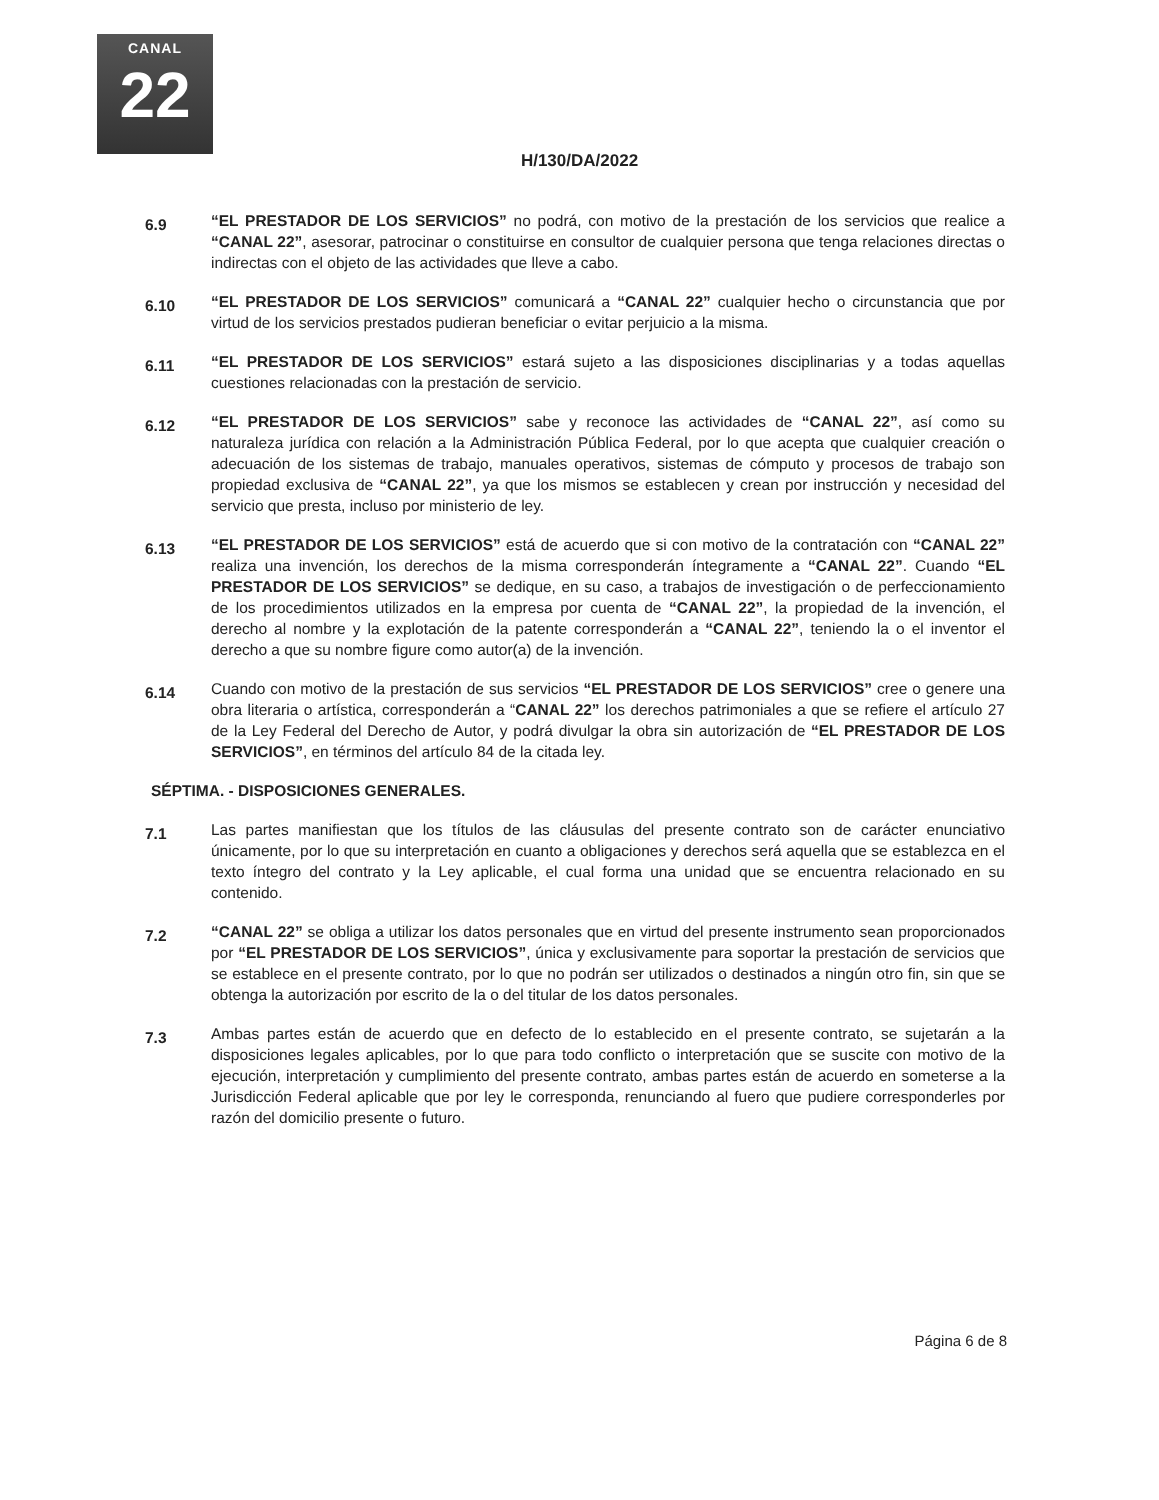CANAL
22
H/130/DA/2022
6.9
“EL PRESTADOR DE LOS SERVICIOS” no podrá, con motivo de la prestación de los servicios que realice a “CANAL 22”, asesorar, patrocinar o constituirse en consultor de cualquier persona que tenga relaciones directas o indirectas con el objeto de las actividades que lleve a cabo.
6.10
“EL PRESTADOR DE LOS SERVICIOS” comunicará a “CANAL 22” cualquier hecho o circunstancia que por virtud de los servicios prestados pudieran beneficiar o evitar perjuicio a la misma.
6.11
“EL PRESTADOR DE LOS SERVICIOS” estará sujeto a las disposiciones disciplinarias y a todas aquellas cuestiones relacionadas con la prestación de servicio.
6.12
“EL PRESTADOR DE LOS SERVICIOS” sabe y reconoce las actividades de “CANAL 22”, así como su naturaleza jurídica con relación a la Administración Pública Federal, por lo que acepta que cualquier creación o adecuación de los sistemas de trabajo, manuales operativos, sistemas de cómputo y procesos de trabajo son propiedad exclusiva de “CANAL 22”, ya que los mismos se establecen y crean por instrucción y necesidad del servicio que presta, incluso por ministerio de ley.
6.13
“EL PRESTADOR DE LOS SERVICIOS” está de acuerdo que si con motivo de la contratación con “CANAL 22” realiza una invención, los derechos de la misma corresponderán íntegramente a “CANAL 22”. Cuando “EL PRESTADOR DE LOS SERVICIOS” se dedique, en su caso, a trabajos de investigación o de perfeccionamiento de los procedimientos utilizados en la empresa por cuenta de “CANAL 22”, la propiedad de la invención, el derecho al nombre y la explotación de la patente corresponderán a “CANAL 22”, teniendo la o el inventor el derecho a que su nombre figure como autor(a) de la invención.
6.14
Cuando con motivo de la prestación de sus servicios “EL PRESTADOR DE LOS SERVICIOS” cree o genere una obra literaria o artística, corresponderán a “CANAL 22” los derechos patrimoniales a que se refiere el artículo 27 de la Ley Federal del Derecho de Autor, y podrá divulgar la obra sin autorización de “EL PRESTADOR DE LOS SERVICIOS”, en términos del artículo 84 de la citada ley.
SÉPTIMA. - DISPOSICIONES GENERALES.
7.1
Las partes manifiestan que los títulos de las cláusulas del presente contrato son de carácter enunciativo únicamente, por lo que su interpretación en cuanto a obligaciones y derechos será aquella que se establezca en el texto íntegro del contrato y la Ley aplicable, el cual forma una unidad que se encuentra relacionado en su contenido.
7.2
“CANAL 22” se obliga a utilizar los datos personales que en virtud del presente instrumento sean proporcionados por “EL PRESTADOR DE LOS SERVICIOS”, única y exclusivamente para soportar la prestación de servicios que se establece en el presente contrato, por lo que no podrán ser utilizados o destinados a ningún otro fin, sin que se obtenga la autorización por escrito de la o del titular de los datos personales.
7.3
Ambas partes están de acuerdo que en defecto de lo establecido en el presente contrato, se sujetarán a la disposiciones legales aplicables, por lo que para todo conflicto o interpretación que se suscite con motivo de la ejecución, interpretación y cumplimiento del presente contrato, ambas partes están de acuerdo en someterse a la Jurisdicción Federal aplicable que por ley le corresponda, renunciando al fuero que pudiere corresponderles por razón del domicilio presente o futuro.
Página 6 de 8